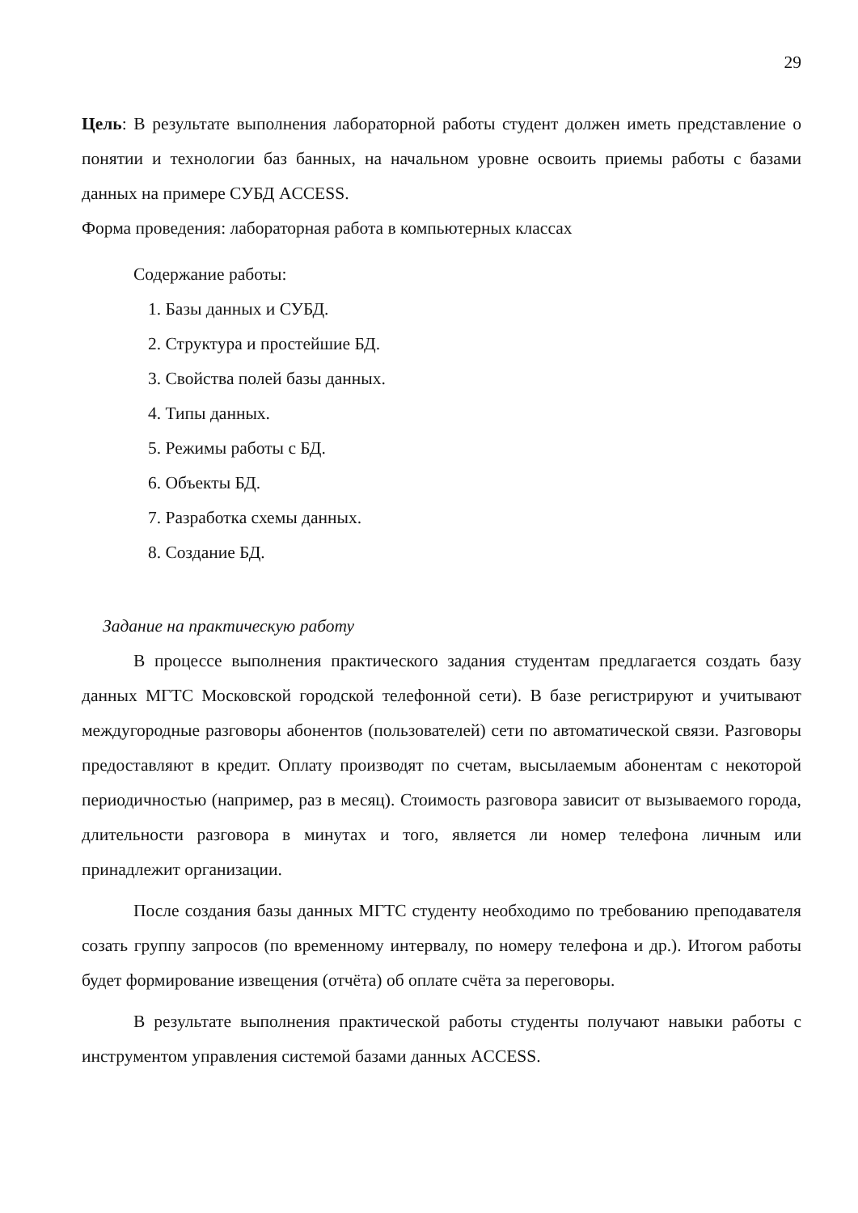29
Цель: В результате выполнения лабораторной работы студент должен иметь представление о понятии и технологии баз банных, на начальном уровне освоить приемы работы с базами данных на примере СУБД ACCESS.
Форма проведения: лабораторная работа в компьютерных классах
Содержание работы:
1. Базы данных и СУБД.
2. Структура и простейшие БД.
3. Свойства полей базы данных.
4. Типы данных.
5. Режимы работы с БД.
6. Объекты БД.
7. Разработка схемы данных.
8. Создание БД.
Задание на практическую работу
В процессе выполнения практического задания студентам предлагается создать базу данных МГТС Московской городской телефонной сети). В базе регистрируют и учитывают междугородные разговоры абонентов (пользователей) сети по автоматической связи. Разговоры предоставляют в кредит. Оплату производят по счетам, высылаемым абонентам с некоторой периодичностью (например, раз в месяц). Стоимость разговора зависит от вызываемого города, длительности разговора в минутах и того, является ли номер телефона личным или принадлежит организации.
После создания базы данных МГТС студенту необходимо по требованию преподавателя созать группу запросов (по временному интервалу, по номеру телефона и др.). Итогом работы будет формирование извещения (отчёта) об оплате счёта за переговоры.
В результате выполнения практической работы студенты получают навыки работы с инструментом управления системой базами данных ACCESS.